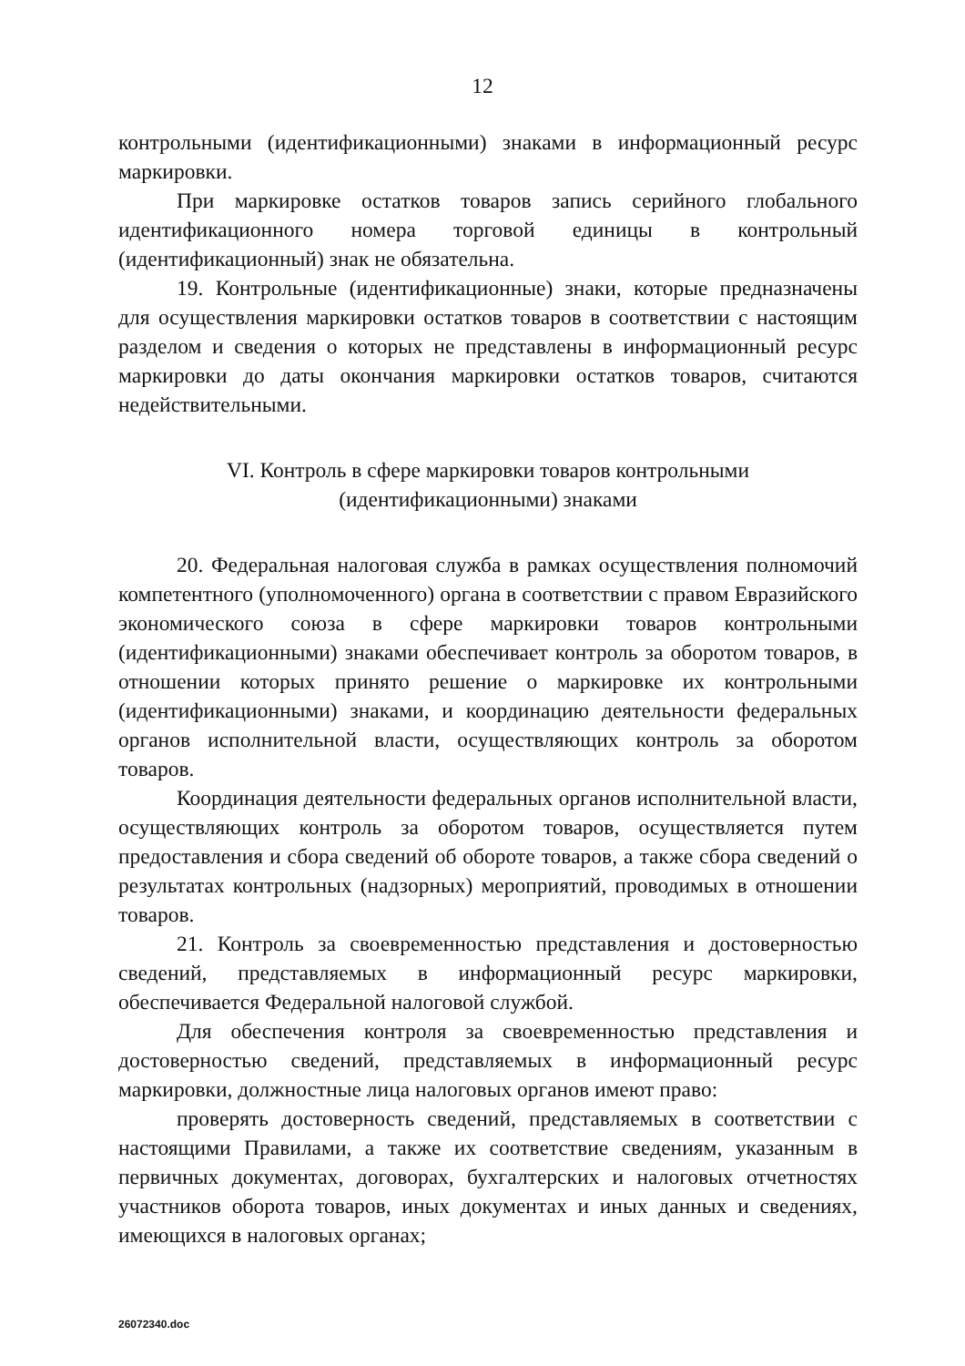12
контрольными (идентификационными) знаками в информационный ресурс маркировки.
При маркировке остатков товаров запись серийного глобального идентификационного номера торговой единицы в контрольный (идентификационный) знак не обязательна.
19. Контрольные (идентификационные) знаки, которые предназначены для осуществления маркировки остатков товаров в соответствии с настоящим разделом и сведения о которых не представлены в информационный ресурс маркировки до даты окончания маркировки остатков товаров, считаются недействительными.
VI. Контроль в сфере маркировки товаров контрольными
(идентификационными) знаками
20. Федеральная налоговая служба в рамках осуществления полномочий компетентного (уполномоченного) органа в соответствии с правом Евразийского экономического союза в сфере маркировки товаров контрольными (идентификационными) знаками обеспечивает контроль за оборотом товаров, в отношении которых принято решение о маркировке их контрольными (идентификационными) знаками, и координацию деятельности федеральных органов исполнительной власти, осуществляющих контроль за оборотом товаров.
Координация деятельности федеральных органов исполнительной власти, осуществляющих контроль за оборотом товаров, осуществляется путем предоставления и сбора сведений об обороте товаров, а также сбора сведений о результатах контрольных (надзорных) мероприятий, проводимых в отношении товаров.
21. Контроль за своевременностью представления и достоверностью сведений, представляемых в информационный ресурс маркировки, обеспечивается Федеральной налоговой службой.
Для обеспечения контроля за своевременностью представления и достоверностью сведений, представляемых в информационный ресурс маркировки, должностные лица налоговых органов имеют право:
проверять достоверность сведений, представляемых в соответствии с настоящими Правилами, а также их соответствие сведениям, указанным в первичных документах, договорах, бухгалтерских и налоговых отчетностях участников оборота товаров, иных документах и иных данных и сведениях, имеющихся в налоговых органах;
26072340.doc